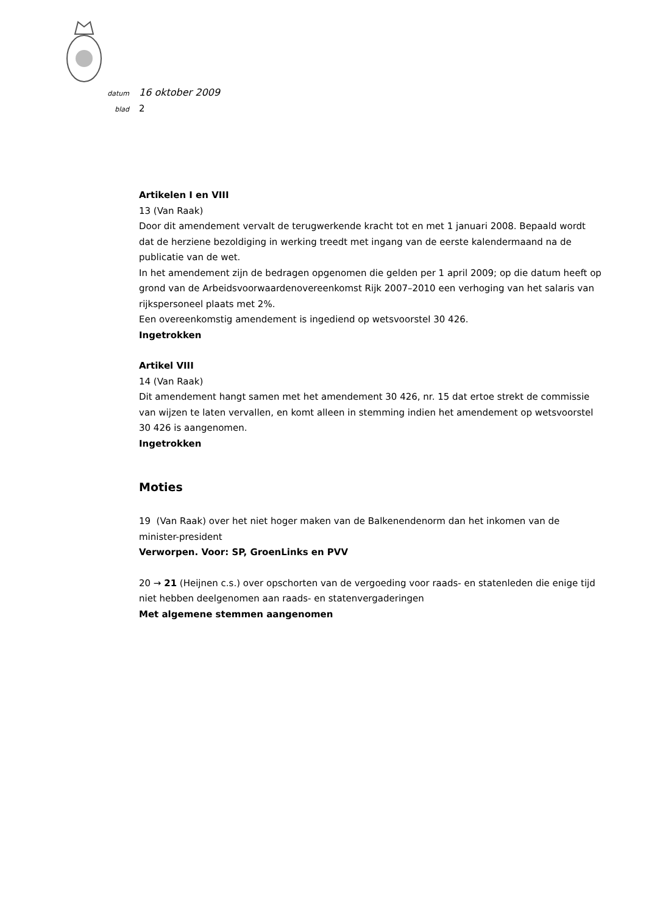datum 16 oktober 2009
blad 2
Artikelen I en VIII
13 (Van Raak)
Door dit amendement vervalt de terugwerkende kracht tot en met 1 januari 2008. Bepaald wordt dat de herziene bezoldiging in werking treedt met ingang van de eerste kalendermaand na de publicatie van de wet.
In het amendement zijn de bedragen opgenomen die gelden per 1 april 2009; op die datum heeft op grond van de Arbeidsvoorwaardenovereenkomst Rijk 2007–2010 een verhoging van het salaris van rijkspersoneel plaats met 2%.
Een overeenkomstig amendement is ingediend op wetsvoorstel 30 426.
Ingetrokken
Artikel VIII
14 (Van Raak)
Dit amendement hangt samen met het amendement 30 426, nr. 15 dat ertoe strekt de commissie van wijzen te laten vervallen, en komt alleen in stemming indien het amendement op wetsvoorstel 30 426 is aangenomen.
Ingetrokken
Moties
19 (Van Raak) over het niet hoger maken van de Balkenendenorm dan het inkomen van de minister-president
Verworpen. Voor: SP, GroenLinks en PVV
20 → 21 (Heijnen c.s.) over opschorten van de vergoeding voor raads- en statenleden die enige tijd niet hebben deelgenomen aan raads- en statenvergaderingen
Met algemene stemmen aangenomen